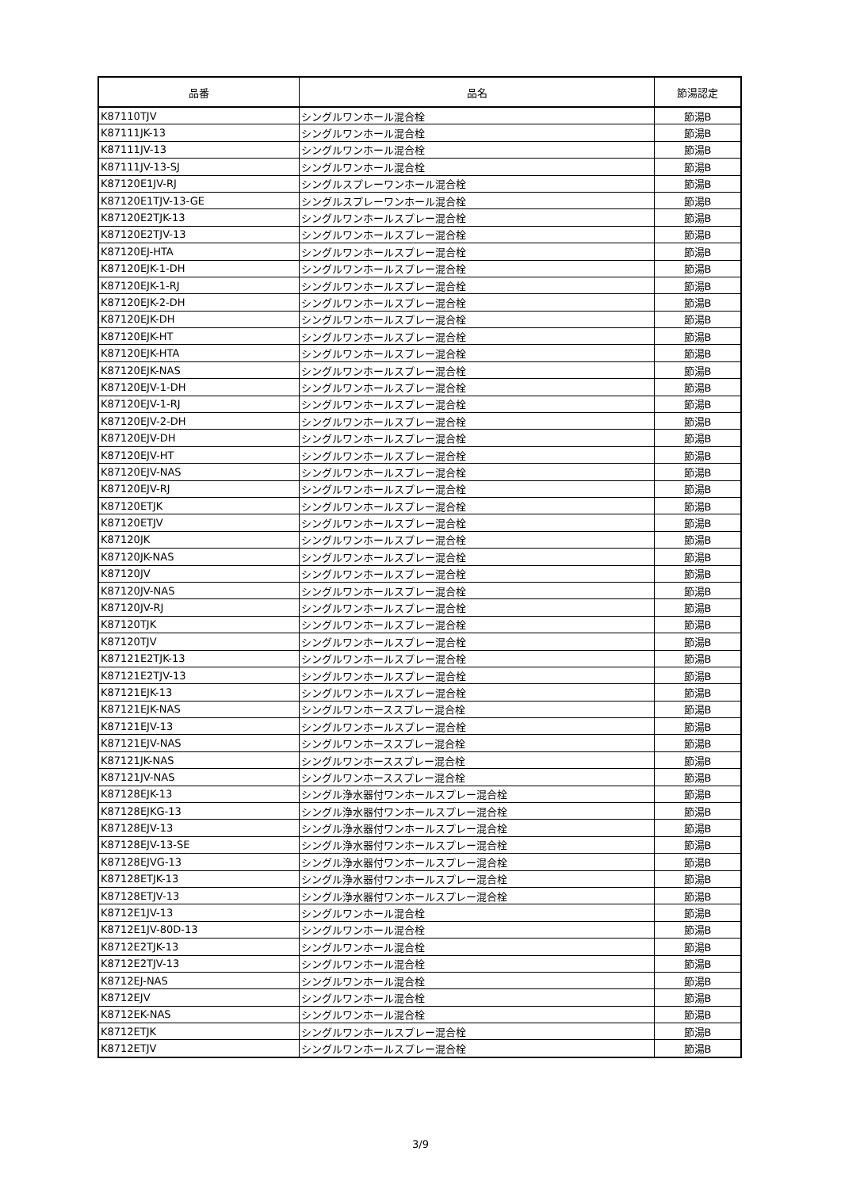| 品番 | 品名 | 節湯認定 |
| --- | --- | --- |
| K87110TJV | シングルワンホール混合栓 | 節湯B |
| K87111JK-13 | シングルワンホール混合栓 | 節湯B |
| K87111JV-13 | シングルワンホール混合栓 | 節湯B |
| K87111JV-13-SJ | シングルワンホール混合栓 | 節湯B |
| K87120E1JV-RJ | シングルスプレーワンホール混合栓 | 節湯B |
| K87120E1TJV-13-GE | シングルスプレーワンホール混合栓 | 節湯B |
| K87120E2TJK-13 | シングルワンホールスプレー混合栓 | 節湯B |
| K87120E2TJV-13 | シングルワンホールスプレー混合栓 | 節湯B |
| K87120EJ-HTA | シングルワンホールスプレー混合栓 | 節湯B |
| K87120EJK-1-DH | シングルワンホールスプレー混合栓 | 節湯B |
| K87120EJK-1-RJ | シングルワンホールスプレー混合栓 | 節湯B |
| K87120EJK-2-DH | シングルワンホールスプレー混合栓 | 節湯B |
| K87120EJK-DH | シングルワンホールスプレー混合栓 | 節湯B |
| K87120EJK-HT | シングルワンホールスプレー混合栓 | 節湯B |
| K87120EJK-HTA | シングルワンホールスプレー混合栓 | 節湯B |
| K87120EJK-NAS | シングルワンホールスプレー混合栓 | 節湯B |
| K87120EJV-1-DH | シングルワンホールスプレー混合栓 | 節湯B |
| K87120EJV-1-RJ | シングルワンホールスプレー混合栓 | 節湯B |
| K87120EJV-2-DH | シングルワンホールスプレー混合栓 | 節湯B |
| K87120EJV-DH | シングルワンホールスプレー混合栓 | 節湯B |
| K87120EJV-HT | シングルワンホールスプレー混合栓 | 節湯B |
| K87120EJV-NAS | シングルワンホールスプレー混合栓 | 節湯B |
| K87120EJV-RJ | シングルワンホールスプレー混合栓 | 節湯B |
| K87120ETJK | シングルワンホールスプレー混合栓 | 節湯B |
| K87120ETJV | シングルワンホールスプレー混合栓 | 節湯B |
| K87120JK | シングルワンホールスプレー混合栓 | 節湯B |
| K87120JK-NAS | シングルワンホールスプレー混合栓 | 節湯B |
| K87120JV | シングルワンホールスプレー混合栓 | 節湯B |
| K87120JV-NAS | シングルワンホールスプレー混合栓 | 節湯B |
| K87120JV-RJ | シングルワンホールスプレー混合栓 | 節湯B |
| K87120TJK | シングルワンホールスプレー混合栓 | 節湯B |
| K87120TJV | シングルワンホールスプレー混合栓 | 節湯B |
| K87121E2TJK-13 | シングルワンホールスプレー混合栓 | 節湯B |
| K87121E2TJV-13 | シングルワンホールスプレー混合栓 | 節湯B |
| K87121EJK-13 | シングルワンホールスプレー混合栓 | 節湯B |
| K87121EJK-NAS | シングルワンホーススプレー混合栓 | 節湯B |
| K87121EJV-13 | シングルワンホールスプレー混合栓 | 節湯B |
| K87121EJV-NAS | シングルワンホーススプレー混合栓 | 節湯B |
| K87121JK-NAS | シングルワンホーススプレー混合栓 | 節湯B |
| K87121JV-NAS | シングルワンホーススプレー混合栓 | 節湯B |
| K87128EJK-13 | シングル浄水器付ワンホールスプレー混合栓 | 節湯B |
| K87128EJKG-13 | シングル浄水器付ワンホールスプレー混合栓 | 節湯B |
| K87128EJV-13 | シングル浄水器付ワンホールスプレー混合栓 | 節湯B |
| K87128EJV-13-SE | シングル浄水器付ワンホールスプレー混合栓 | 節湯B |
| K87128EJVG-13 | シングル浄水器付ワンホールスプレー混合栓 | 節湯B |
| K87128ETJK-13 | シングル浄水器付ワンホールスプレー混合栓 | 節湯B |
| K87128ETJV-13 | シングル浄水器付ワンホールスプレー混合栓 | 節湯B |
| K8712E1JV-13 | シングルワンホール混合栓 | 節湯B |
| K8712E1JV-80D-13 | シングルワンホール混合栓 | 節湯B |
| K8712E2TJK-13 | シングルワンホール混合栓 | 節湯B |
| K8712E2TJV-13 | シングルワンホール混合栓 | 節湯B |
| K8712EJ-NAS | シングルワンホール混合栓 | 節湯B |
| K8712EJV | シングルワンホール混合栓 | 節湯B |
| K8712EK-NAS | シングルワンホール混合栓 | 節湯B |
| K8712ETJK | シングルワンホールスプレー混合栓 | 節湯B |
| K8712ETJV | シングルワンホールスプレー混合栓 | 節湯B |
3/9